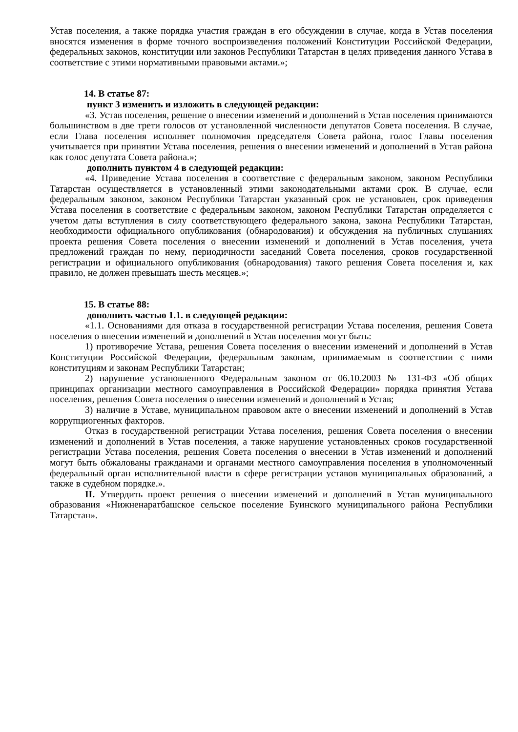Устав поселения, а также порядка участия граждан в его обсуждении в случае, когда в Устав поселения вносятся изменения в форме точного воспроизведения положений Конституции Российской Федерации, федеральных законов, конституции или законов Республики Татарстан в целях приведения данного Устава в соответствие с этими нормативными правовыми актами.»;
14. В статье 87:
пункт 3 изменить и изложить в следующей редакции:
«3. Устав поселения, решение о внесении изменений и дополнений в Устав поселения принимаются большинством в две трети голосов от установленной численности депутатов Совета поселения. В случае, если Глава поселения исполняет полномочия председателя Совета района, голос Главы поселения учитывается при принятии Устава поселения, решения о внесении изменений и дополнений в Устав района как голос депутата Совета района.»;
дополнить пунктом 4 в следующей редакции:
«4. Приведение Устава поселения в соответствие с федеральным законом, законом Республики Татарстан осуществляется в установленный этими законодательными актами срок. В случае, если федеральным законом, законом Республики Татарстан указанный срок не установлен, срок приведения Устава поселения в соответствие с федеральным законом, законом Республики Татарстан определяется с учетом даты вступления в силу соответствующего федерального закона, закона Республики Татарстан, необходимости официального опубликования (обнародования) и обсуждения на публичных слушаниях проекта решения Совета поселения о внесении изменений и дополнений в Устав поселения, учета предложений граждан по нему, периодичности заседаний Совета поселения, сроков государственной регистрации и официального опубликования (обнародования) такого решения Совета поселения и, как правило, не должен превышать шесть месяцев.»;
15. В статье 88:
дополнить частью 1.1. в следующей редакции:
«1.1. Основаниями для отказа в государственной регистрации Устава поселения, решения Совета поселения о внесении изменений и дополнений в Устав поселения могут быть:
1) противоречие Устава, решения Совета поселения о внесении изменений и дополнений в Устав Конституции Российской Федерации, федеральным законам, принимаемым в соответствии с ними конституциям и законам Республики Татарстан;
2) нарушение установленного Федеральным законом от 06.10.2003 № 131-ФЗ «Об общих принципах организации местного самоуправления в Российской Федерации» порядка принятия Устава поселения, решения Совета поселения о внесении изменений и дополнений в Устав;
3) наличие в Уставе, муниципальном правовом акте о внесении изменений и дополнений в Устав коррупциогенных факторов.
Отказ в государственной регистрации Устава поселения, решения Совета поселения о внесении изменений и дополнений в Устав поселения, а также нарушение установленных сроков государственной регистрации Устава поселения, решения Совета поселения о внесении в Устав изменений и дополнений могут быть обжалованы гражданами и органами местного самоуправления поселения в уполномоченный федеральный орган исполнительной власти в сфере регистрации уставов муниципальных образований, а также в судебном порядке.».
II. Утвердить проект решения о внесении изменений и дополнений в Устав муниципального образования «Нижненаратбашское сельское поселение Буинского муниципального района Республики Татарстан».